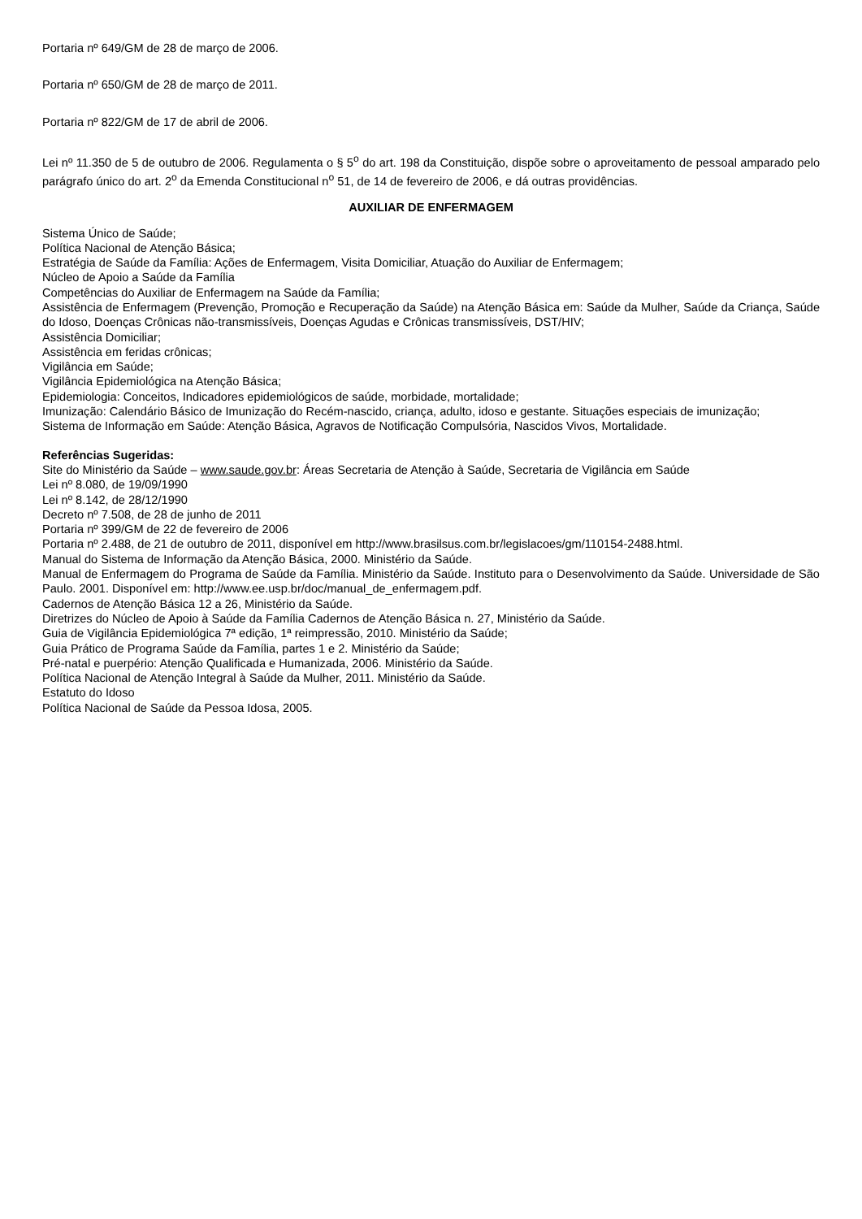Portaria nº 649/GM de 28 de março de 2006.
Portaria nº 650/GM de 28 de março de 2011.
Portaria nº 822/GM de 17 de abril de 2006.
Lei nº 11.350 de 5 de outubro de 2006. Regulamenta o § 5<sup>o</sup> do art. 198 da Constituição, dispõe sobre o aproveitamento de pessoal amparado pelo parágrafo único do art. 2<sup>o</sup> da Emenda Constitucional n<sup>o</sup> 51, de 14 de fevereiro de 2006, e dá outras providências.
AUXILIAR DE ENFERMAGEM
Sistema Único de Saúde;
Política Nacional de Atenção Básica;
Estratégia de Saúde da Família: Ações de Enfermagem, Visita Domiciliar, Atuação do Auxiliar de Enfermagem;
Núcleo de Apoio a Saúde da Família
Competências do Auxiliar de Enfermagem na Saúde da Família;
Assistência de Enfermagem (Prevenção, Promoção e Recuperação da Saúde) na Atenção Básica em: Saúde da Mulher, Saúde da Criança, Saúde do Idoso, Doenças Crônicas não-transmissíveis, Doenças Agudas e Crônicas transmissíveis, DST/HIV;
Assistência Domiciliar;
Assistência em feridas crônicas;
Vigilância em Saúde;
Vigilância Epidemiológica na Atenção Básica;
Epidemiologia: Conceitos, Indicadores epidemiológicos de saúde, morbidade, mortalidade;
Imunização: Calendário Básico de Imunização do Recém-nascido, criança, adulto, idoso e gestante. Situações especiais de imunização;
Sistema de Informação em Saúde: Atenção Básica, Agravos de Notificação Compulsória, Nascidos Vivos, Mortalidade.
Referências Sugeridas:
Site do Ministério da Saúde – www.saude.gov.br: Áreas Secretaria de Atenção à Saúde, Secretaria de Vigilância em Saúde
Lei nº 8.080, de 19/09/1990
Lei nº 8.142, de 28/12/1990
Decreto nº 7.508, de 28 de junho de 2011
Portaria nº 399/GM de 22 de fevereiro de 2006
Portaria nº 2.488, de 21 de outubro de 2011, disponível em http://www.brasilsus.com.br/legislacoes/gm/110154-2488.html.
Manual do Sistema de Informação da Atenção Básica, 2000. Ministério da Saúde.
Manual de Enfermagem do Programa de Saúde da Família. Ministério da Saúde. Instituto para o Desenvolvimento da Saúde. Universidade de São Paulo. 2001. Disponível em: http://www.ee.usp.br/doc/manual_de_enfermagem.pdf.
Cadernos de Atenção Básica 12 a 26, Ministério da Saúde.
Diretrizes do Núcleo de Apoio à Saúde da Família Cadernos de Atenção Básica n. 27, Ministério da Saúde.
Guia de Vigilância Epidemiológica 7ª edição, 1ª reimpressão, 2010. Ministério da Saúde;
Guia Prático de Programa Saúde da Família, partes 1 e 2. Ministério da Saúde;
Pré-natal e puerpério: Atenção Qualificada e Humanizada, 2006. Ministério da Saúde.
Política Nacional de Atenção Integral à Saúde da Mulher, 2011. Ministério da Saúde.
Estatuto do Idoso
Política Nacional de Saúde da Pessoa Idosa, 2005.